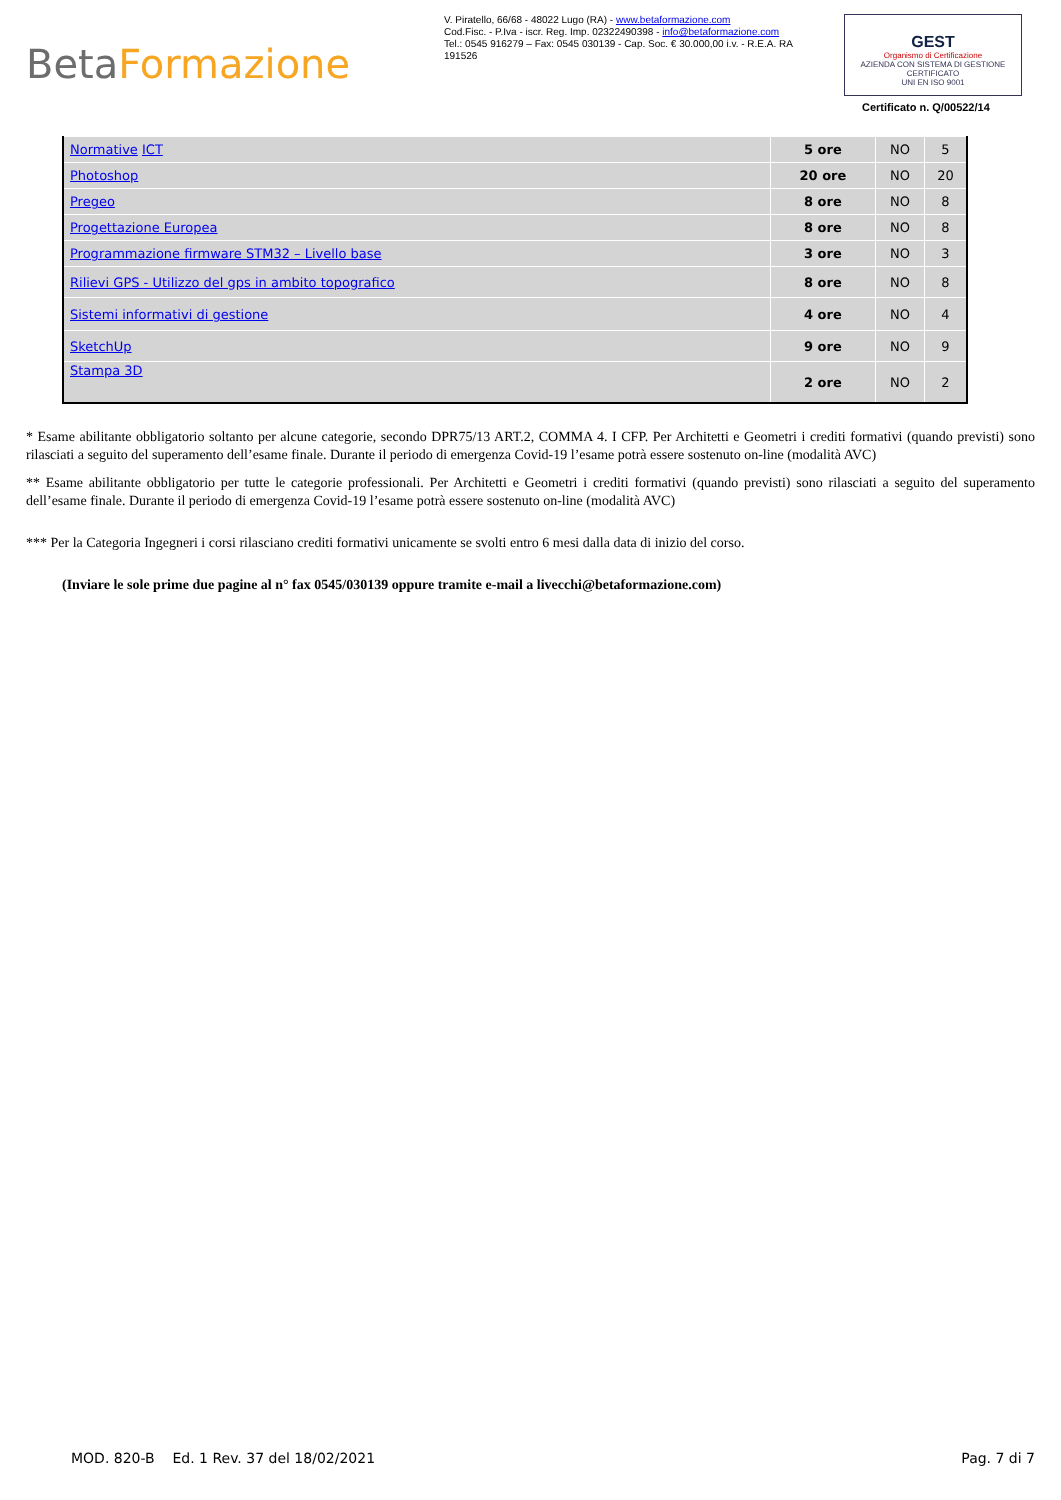Beta Formazione
V. Piratello, 66/68 - 48022 Lugo (RA) - www.betaformazione.com
Cod.Fisc. - P.Iva - iscr. Reg. Imp. 02322490398 - info@betaformazione.com
Tel.: 0545 916279 – Fax: 0545 030139 - Cap. Soc. € 30.000,00 i.v. - R.E.A. RA 191526
GEST
Organismo di Certificazione
AZIENDA CON SISTEMA DI GESTIONE CERTIFICATO
UNI EN ISO 9001
Certificato n. Q/00522/14
| Normative ICT | 5 ore | NO | 5 |
| Photoshop | 20 ore | NO | 20 |
| Pregeo | 8 ore | NO | 8 |
| Progettazione Europea | 8 ore | NO | 8 |
| Programmazione firmware STM32 – Livello base | 3 ore | NO | 3 |
| Rilievi GPS - Utilizzo del gps in ambito topografico | 8 ore | NO | 8 |
| Sistemi informativi di gestione | 4 ore | NO | 4 |
| SketchUp | 9 ore | NO | 9 |
| Stampa 3D | 2 ore | NO | 2 |
* Esame abilitante obbligatorio soltanto per alcune categorie, secondo DPR75/13 ART.2, COMMA 4. I CFP. Per Architetti e Geometri i crediti formativi (quando previsti) sono rilasciati a seguito del superamento dell’esame finale. Durante il periodo di emergenza Covid-19 l’esame potrà essere sostenuto on-line (modalità AVC)
** Esame abilitante obbligatorio per tutte le categorie professionali. Per Architetti e Geometri i crediti formativi (quando previsti) sono rilasciati a seguito del superamento dell’esame finale. Durante il periodo di emergenza Covid-19 l’esame potrà essere sostenuto on-line (modalità AVC)
*** Per la Categoria Ingegneri i corsi rilasciano crediti formativi unicamente se svolti entro 6 mesi dalla data di inizio del corso.
(Inviare le sole prime due pagine al n° fax 0545/030139 oppure tramite e-mail a livecchi@betaformazione.com)
MOD. 820-B Ed. 1 Rev. 37 del 18/02/2021 Pag. 7 di 7